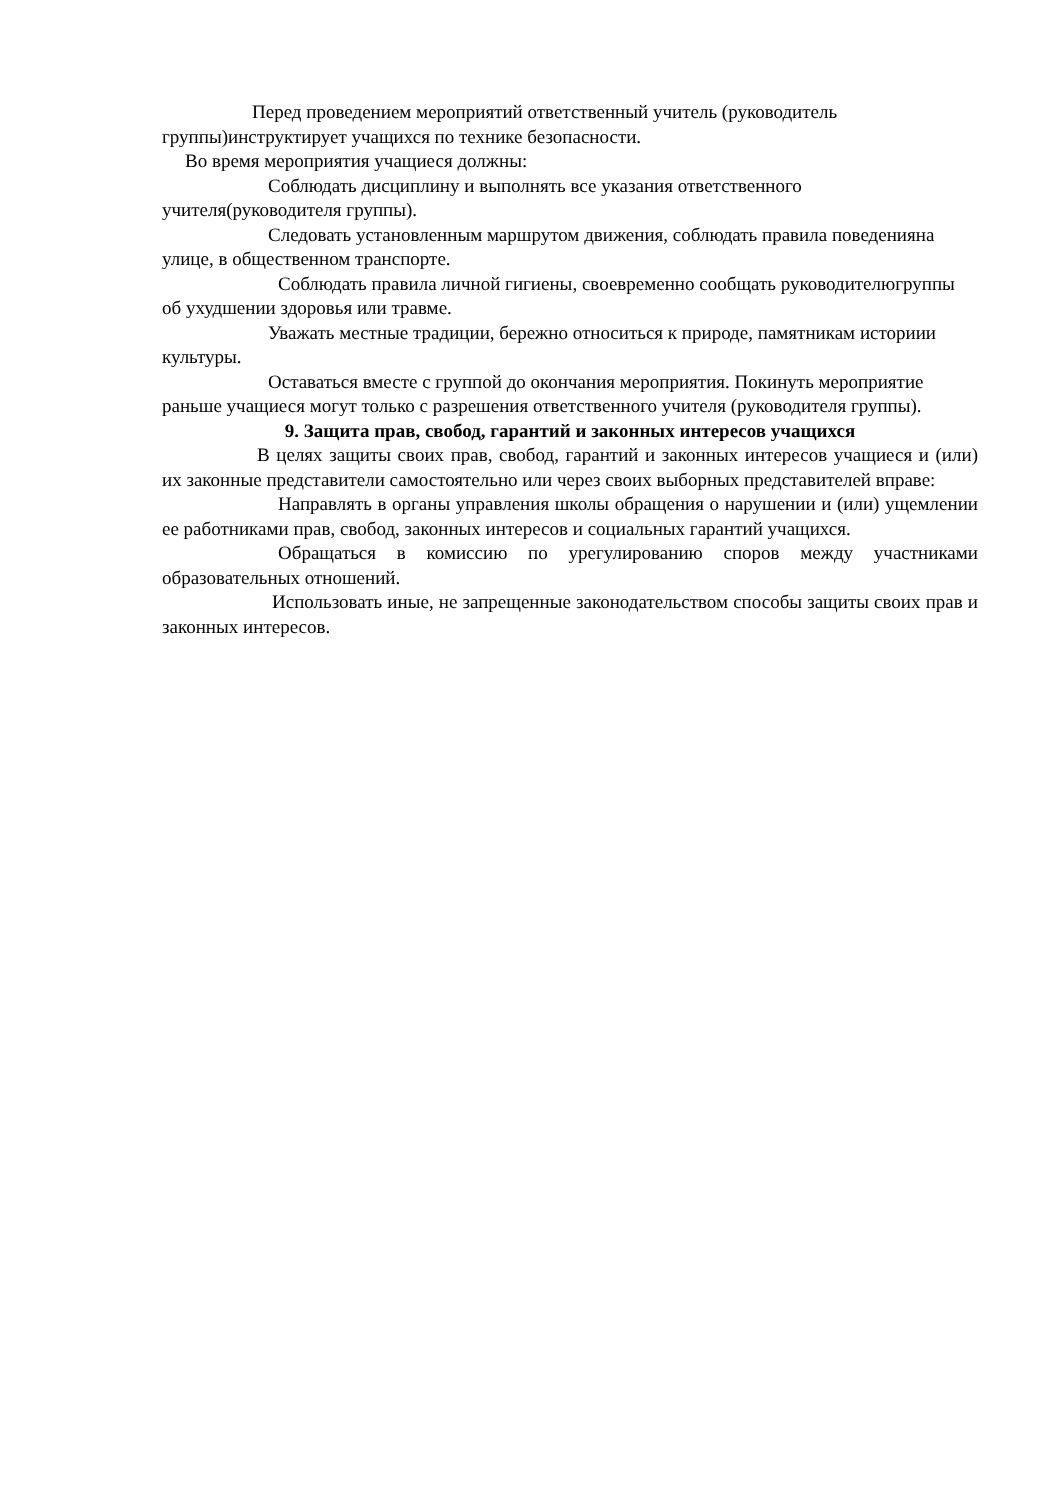Перед проведением мероприятий ответственный учитель (руководитель группы)инструктирует учащихся по технике безопасности.
Во время мероприятия учащиеся должны:
Соблюдать дисциплину и выполнять все указания ответственного учителя(руководителя группы).
Следовать установленным маршрутом движения, соблюдать правила поведенияна улице, в общественном транспорте.
Соблюдать правила личной гигиены, своевременно сообщать руководителюгруппы об ухудшении здоровья или травме.
Уважать местные традиции, бережно относиться к природе, памятникам историии культуры.
Оставаться вместе с группой до окончания мероприятия. Покинуть мероприятие раньше учащиеся могут только с разрешения ответственного учителя (руководителя группы).
9. Защита прав, свобод, гарантий и законных интересов учащихся
В целях защиты своих прав, свобод, гарантий и законных интересов учащиеся и (или) их законные представители самостоятельно или через своих выборных представителей вправе:
Направлять в органы управления школы обращения о нарушении и (или) ущемлении ее работниками прав, свобод, законных интересов и социальных гарантий учащихся.
Обращаться в комиссию по урегулированию споров между участниками образовательных отношений.
Использовать иные, не запрещенные законодательством способы защиты своих прав и законных интересов.